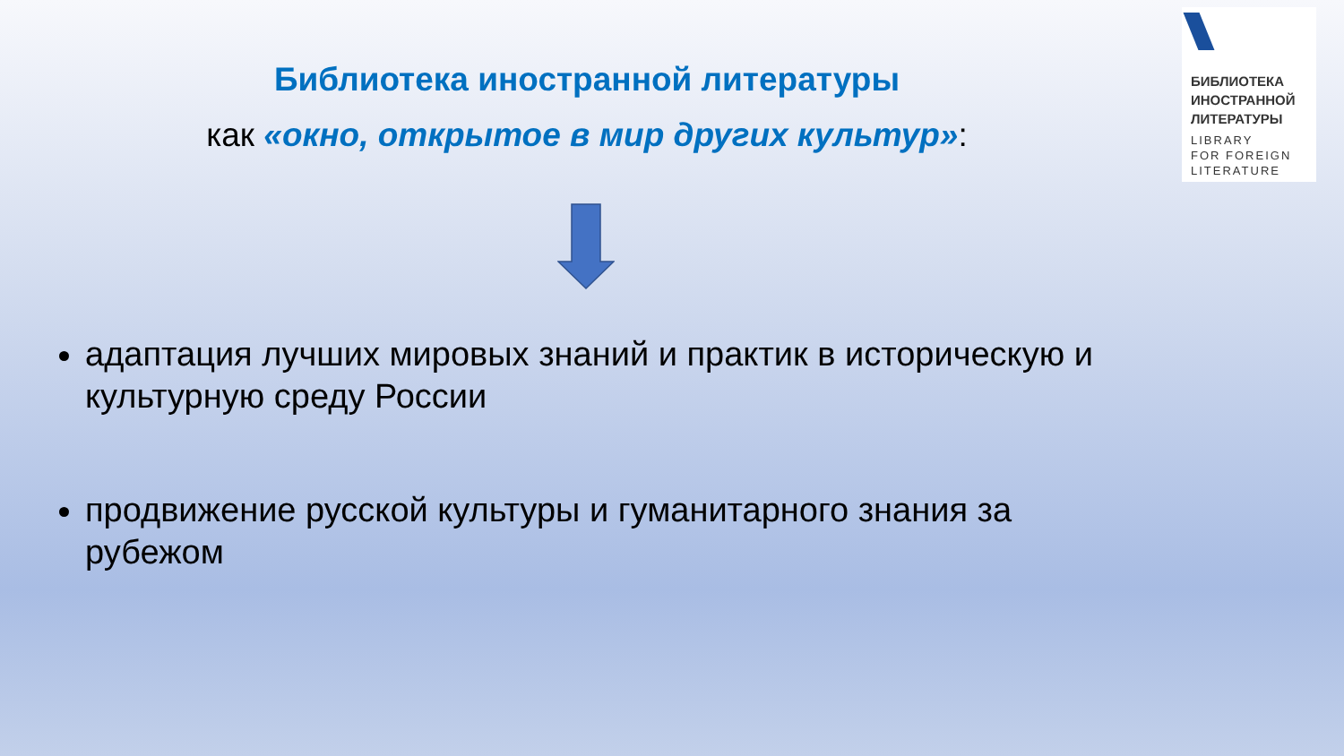БИБЛИОТЕКА
ИНОСТРАННОЙ
ЛИТЕРАТУРЫ
LIBRARY
FOR FOREIGN
LITERATURE
Библиотека иностранной литературы
как «окно, открытое в мир других культур»:
адаптация лучших мировых знаний и практик в историческую и культурную среду России
продвижение русской культуры и гуманитарного знания за рубежом